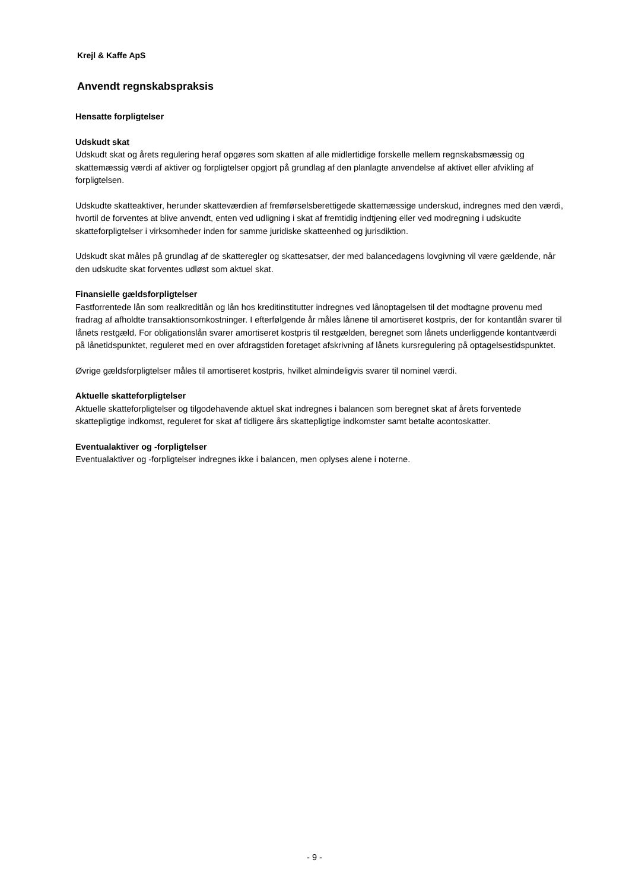Krejl & Kaffe ApS
Anvendt regnskabspraksis
Hensatte forpligtelser
Udskudt skat
Udskudt skat og årets regulering heraf opgøres som skatten af alle midlertidige forskelle mellem regnskabsmæssig og skattemæssig værdi af aktiver og forpligtelser opgjort på grundlag af den planlagte anvendelse af aktivet eller afvikling af forpligtelsen.
Udskudte skatteaktiver, herunder skatteværdien af fremførselsberettigede skattemæssige underskud, indregnes med den værdi, hvortil de forventes at blive anvendt, enten ved udligning i skat af fremtidig indtjening eller ved modregning i udskudte skatteforpligtelser i virksomheder inden for samme juridiske skatteenhed og jurisdiktion.
Udskudt skat måles på grundlag af de skatteregler og skattesatser, der med balancedagens lovgivning vil være gældende, når den udskudte skat forventes udløst som aktuel skat.
Finansielle gældsforpligtelser
Fastforrentede lån som realkreditlån og lån hos kreditinstitutter indregnes ved lånoptagelsen til det modtagne provenu med fradrag af afholdte transaktionsomkostninger. I efterfølgende år måles lånene til amortiseret kostpris, der for kontantlån svarer til lånets restgæld. For obligationslån svarer amortiseret kostpris til restgælden, beregnet som lånets underliggende kontantværdi på lånetidspunktet, reguleret med en over afdragstiden foretaget afskrivning af lånets kursregulering på optagelsestidspunktet.
Øvrige gældsforpligtelser måles til amortiseret kostpris, hvilket almindeligvis svarer til nominel værdi.
Aktuelle skatteforpligtelser
Aktuelle skatteforpligtelser og tilgodehavende aktuel skat indregnes i balancen som beregnet skat af årets forventede skattepligtige indkomst, reguleret for skat af tidligere års skattepligtige indkomster samt betalte acontoskatter.
Eventualaktiver og -forpligtelser
Eventualaktiver og -forpligtelser indregnes ikke i balancen, men oplyses alene i noterne.
- 9 -